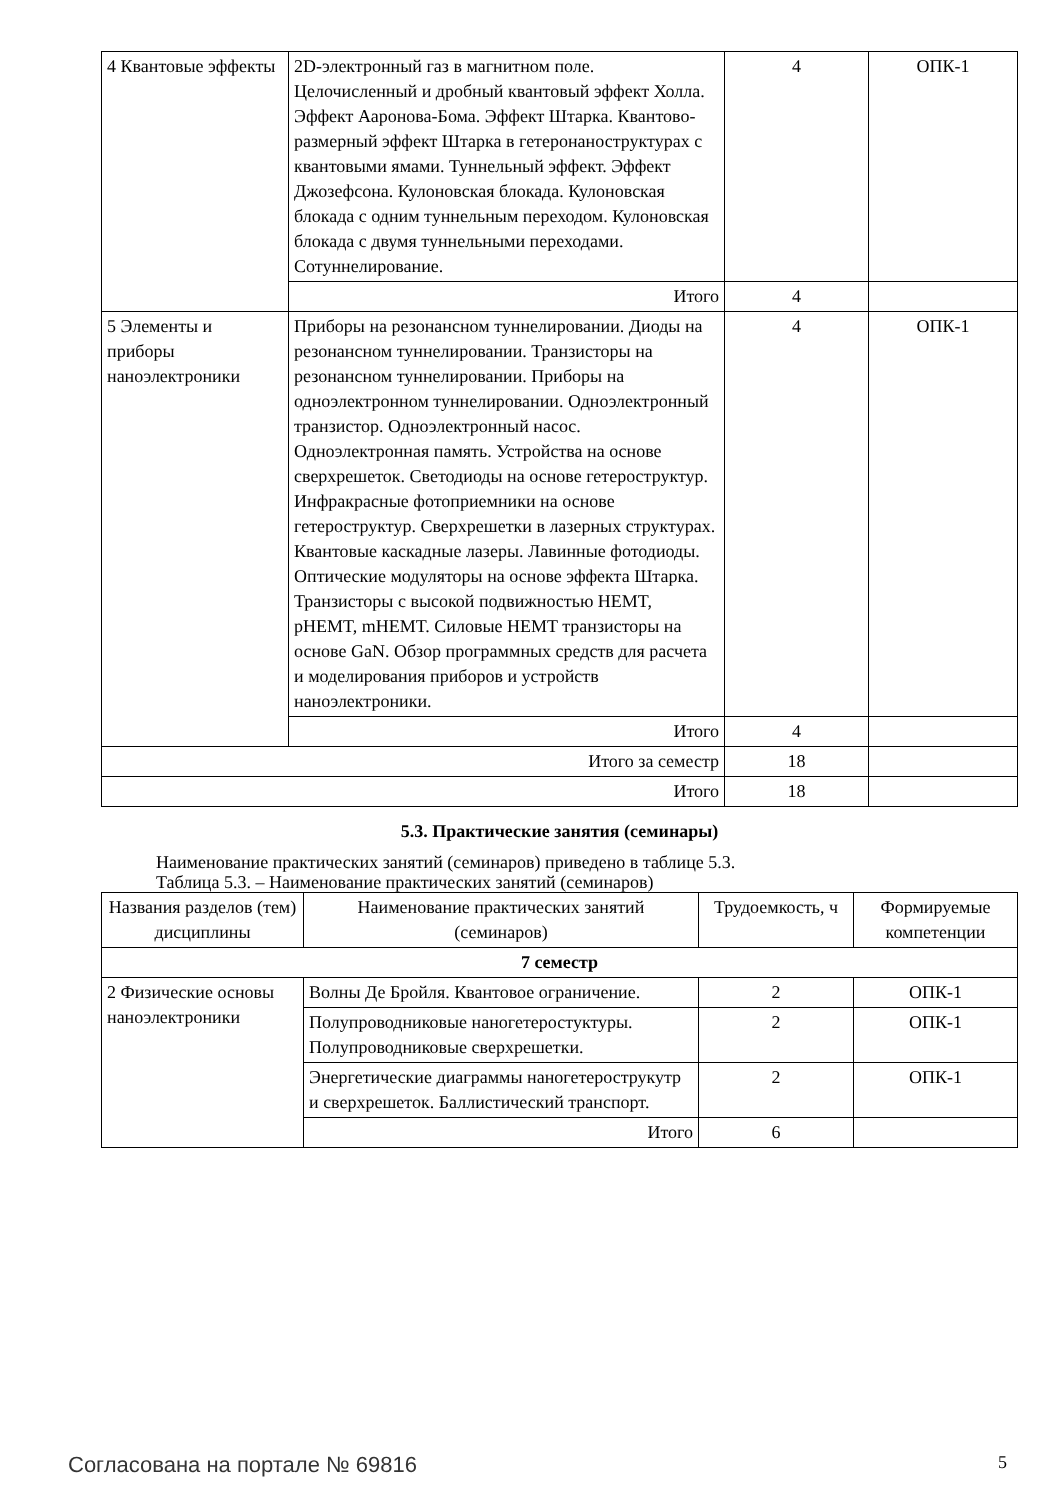| 4 Квантовые эффекты | 2D-электронный газ в магнитном поле. Целочисленный и дробный квантовый эффект Холла. Эффект Ааронова-Бома. Эффект Штарка. Квантово-размерный эффект Штарка в гетеронаноструктурах с квантовыми ямами. Туннельный эффект. Эффект Джозефсона. Кулоновская блокада. Кулоновская блокада с одним туннельным переходом. Кулоновская блокада с двумя туннельными переходами. Сотуннелирование. | 4 | ОПК-1 |
| | Итого | 4 | |
| 5 Элементы и приборы наноэлектроники | Приборы на резонансном туннелировании. Диоды на резонансном туннелировании. Транзисторы на резонансном туннелировании. Приборы на одноэлектронном туннелировании. Одноэлектронный транзистор. Одноэлектронный насос. Одноэлектронная память. Устройства на основе сверхрешеток. Светодиоды на основе гетероструктур. Инфракрасные фотоприемники на основе гетероструктур. Сверхрешетки в лазерных структурах. Квантовые каскадные лазеры. Лавинные фотодиоды. Оптические модуляторы на основе эффекта Штарка. Транзисторы с высокой подвижностью HEMT, pHEMT, mHEMT. Силовые HEMT транзисторы на основе GaN. Обзор программных средств для расчета и моделирования приборов и устройств наноэлектроники. | 4 | ОПК-1 |
| | Итого | 4 | |
| Итого за семестр | | 18 | |
| Итого | | 18 | |
5.3. Практические занятия (семинары)
Наименование практических занятий (семинаров) приведено в таблице 5.3.
Таблица 5.3. – Наименование практических занятий (семинаров)
| Названия разделов (тем) дисциплины | Наименование практических занятий (семинаров) | Трудоемкость, ч | Формируемые компетенции |
| --- | --- | --- | --- |
| 7 семестр | | | |
| 2 Физические основы наноэлектроники | Волны Де Бройля. Квантовое ограничение. | 2 | ОПК-1 |
| | Полупроводниковые наногетеростуктуры. Полупроводниковые сверхрешетки. | 2 | ОПК-1 |
| | Энергетические диаграммы наногетерострукутр и сверхрешеток. Баллистический транспорт. | 2 | ОПК-1 |
| | Итого | 6 | |
Согласована на портале № 69816 5